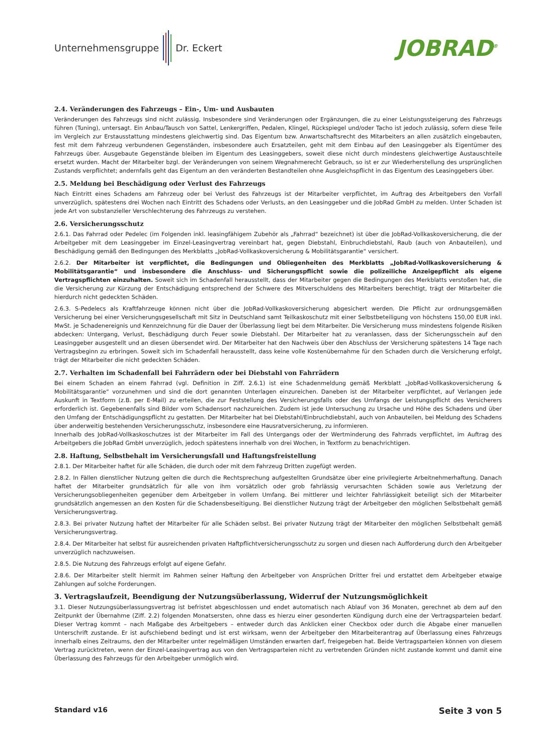Unternehmensgruppe Dr. Eckert
JOBRAD<sup>®</sup>
2.4. Veränderungen des Fahrzeugs – Ein-, Um- und Ausbauten
Veränderungen des Fahrzeugs sind nicht zulässig. Insbesondere sind Veränderungen oder Ergänzungen, die zu einer Leistungssteigerung des Fahrzeugs führen (Tuning), untersagt. Ein Anbau/Tausch von Sattel, Lenkergriffen, Pedalen, Klingel, Rückspiegel und/oder Tacho ist jedoch zulässig, sofern diese Teile im Vergleich zur Erstausstattung mindestens gleichwertig sind. Das Eigentum bzw. Anwartschaftsrecht des Mitarbeiters an allen zusätzlich eingebauten, fest mit dem Fahrzeug verbundenen Gegenständen, insbesondere auch Ersatzteilen, geht mit dem Einbau auf den Leasinggeber als Eigentümer des Fahrzeugs über. Ausgebaute Gegenstände bleiben im Eigentum des Leasinggebers, soweit diese nicht durch mindestens gleichwertige Austauschteile ersetzt wurden. Macht der Mitarbeiter bzgl. der Veränderungen von seinem Wegnahmerecht Gebrauch, so ist er zur Wiederherstellung des ursprünglichen Zustands verpflichtet; andernfalls geht das Eigentum an den veränderten Bestandteilen ohne Ausgleichspflicht in das Eigentum des Leasinggebers über.
2.5. Meldung bei Beschädigung oder Verlust des Fahrzeugs
Nach Eintritt eines Schadens am Fahrzeug oder bei Verlust des Fahrzeugs ist der Mitarbeiter verpflichtet, im Auftrag des Arbeitgebers den Vorfall unverzüglich, spätestens drei Wochen nach Eintritt des Schadens oder Verlusts, an den Leasinggeber und die JobRad GmbH zu melden. Unter Schaden ist jede Art von substanzieller Verschlechterung des Fahrzeugs zu verstehen.
2.6. Versicherungsschutz
2.6.1. Das Fahrrad oder Pedelec (im Folgenden inkl. leasingfähigem Zubehör als „Fahrrad“ bezeichnet) ist über die JobRad-Vollkaskoversicherung, die der Arbeitgeber mit dem Leasinggeber im Einzel-Leasingvertrag vereinbart hat, gegen Diebstahl, Einbruchdiebstahl, Raub (auch von Anbauteilen), und Beschädigung gemäß den Bedingungen des Merkblatts „JobRad-Vollkaskoversicherung & Mobilitätsgarantie“ versichert.
2.6.2. Der Mitarbeiter ist verpflichtet, die Bedingungen und Obliegenheiten des Merkblatts „JobRad-Vollkaskoversicherung & Mobilitätsgarantie“ und insbesondere die Anschluss- und Sicherungspflicht sowie die polizeiliche Anzeigepflicht als eigene Vertragspflichten einzuhalten. Soweit sich im Schadenfall herausstellt, dass der Mitarbeiter gegen die Bedingungen des Merkblatts verstoßen hat, die die Versicherung zur Kürzung der Entschädigung entsprechend der Schwere des Mitverschuldens des Mitarbeiters berechtigt, trägt der Mitarbeiter die hierdurch nicht gedeckten Schäden.
2.6.3. S-Pedelecs als Kraftfahrzeuge können nicht über die JobRad-Vollkaskoversicherung abgesichert werden. Die Pflicht zur ordnungsgemäßen Versicherung bei einer Versicherungsgesellschaft mit Sitz in Deutschland samt Teilkaskoschutz mit einer Selbstbeteiligung von höchstens 150,00 EUR inkl. MwSt. je Schadenereignis und Kennzeichnung für die Dauer der Überlassung liegt bei dem Mitarbeiter. Die Versicherung muss mindestens folgende Risiken abdecken: Untergang, Verlust, Beschädigung durch Feuer sowie Diebstahl. Der Mitarbeiter hat zu veranlassen, dass der Sicherungsschein auf den Leasinggeber ausgestellt und an diesen übersendet wird. Der Mitarbeiter hat den Nachweis über den Abschluss der Versicherung spätestens 14 Tage nach Vertragsbeginn zu erbringen. Soweit sich im Schadenfall herausstellt, dass keine volle Kostenübernahme für den Schaden durch die Versicherung erfolgt, trägt der Mitarbeiter die nicht gedeckten Schäden.
2.7. Verhalten im Schadenfall bei Fahrrädern oder bei Diebstahl von Fahrrädern
Bei einem Schaden an einem Fahrrad (vgl. Definition in Ziff. 2.6.1) ist eine Schadenmeldung gemäß Merkblatt „JobRad-Vollkaskoversicherung & Mobilitätsgarantie“ vorzunehmen und sind die dort genannten Unterlagen einzureichen. Daneben ist der Mitarbeiter verpflichtet, auf Verlangen jede Auskunft in Textform (z.B. per E-Mail) zu erteilen, die zur Feststellung des Versicherungsfalls oder des Umfangs der Leistungspflicht des Versicherers erforderlich ist. Gegebenenfalls sind Bilder vom Schadensort nachzureichen. Zudem ist jede Untersuchung zu Ursache und Höhe des Schadens und über den Umfang der Entschädigungspflicht zu gestatten. Der Mitarbeiter hat bei Diebstahl/Einbruchdiebstahl, auch von Anbauteilen, bei Meldung des Schadens über anderweitig bestehenden Versicherungsschutz, insbesondere eine Hausratversicherung, zu informieren.
Innerhalb des JobRad-Vollkaskoschutzes ist der Mitarbeiter im Fall des Untergangs oder der Wertminderung des Fahrrads verpflichtet, im Auftrag des Arbeitgebers die JobRad GmbH unverzüglich, jedoch spätestens innerhalb von drei Wochen, in Textform zu benachrichtigen.
2.8. Haftung, Selbstbehalt im Versicherungsfall und Haftungsfreistellung
2.8.1. Der Mitarbeiter haftet für alle Schäden, die durch oder mit dem Fahrzeug Dritten zugefügt werden.
2.8.2. In Fällen dienstlicher Nutzung gelten die durch die Rechtsprechung aufgestellten Grundsätze über eine privilegierte Arbeitnehmerhaftung. Danach haftet der Mitarbeiter grundsätzlich für alle von ihm vorsätzlich oder grob fahrlässig verursachten Schäden sowie aus Verletzung der Versicherungsobliegenheiten gegenüber dem Arbeitgeber in vollem Umfang. Bei mittlerer und leichter Fahrlässigkeit beteiligt sich der Mitarbeiter grundsätzlich angemessen an den Kosten für die Schadensbeseitigung. Bei dienstlicher Nutzung trägt der Arbeitgeber den möglichen Selbstbehalt gemäß Versicherungsvertrag.
2.8.3. Bei privater Nutzung haftet der Mitarbeiter für alle Schäden selbst. Bei privater Nutzung trägt der Mitarbeiter den möglichen Selbstbehalt gemäß Versicherungsvertrag.
2.8.4. Der Mitarbeiter hat selbst für ausreichenden privaten Haftpflichtversicherungsschutz zu sorgen und diesen nach Aufforderung durch den Arbeitgeber unverzüglich nachzuweisen.
2.8.5. Die Nutzung des Fahrzeugs erfolgt auf eigene Gefahr.
2.8.6. Der Mitarbeiter stellt hiermit im Rahmen seiner Haftung den Arbeitgeber von Ansprüchen Dritter frei und erstattet dem Arbeitgeber etwaige Zahlungen auf solche Forderungen.
3. Vertragslaufzeit, Beendigung der Nutzungsüberlassung, Widerruf der Nutzungsmöglichkeit
3.1. Dieser Nutzungsüberlassungsvertrag ist befristet abgeschlossen und endet automatisch nach Ablauf von 36 Monaten, gerechnet ab dem auf den Zeitpunkt der Übernahme (Ziff. 2.2) folgenden Monatsersten, ohne dass es hierzu einer gesonderten Kündigung durch eine der Vertragsparteien bedarf. Dieser Vertrag kommt – nach Maßgabe des Arbeitgebers – entweder durch das Anklicken einer Checkbox oder durch die Abgabe einer manuellen Unterschrift zustande. Er ist aufschiebend bedingt und ist erst wirksam, wenn der Arbeitgeber den Mitarbeiterantrag auf Überlassung eines Fahrzeugs innerhalb eines Zeitraums, den der Mitarbeiter unter regelmäßigen Umständen erwarten darf, freigegeben hat. Beide Vertragsparteien können von diesem Vertrag zurücktreten, wenn der Einzel-Leasingvertrag aus von den Vertragsparteien nicht zu vertretenden Gründen nicht zustande kommt und damit eine Überlassung des Fahrzeugs für den Arbeitgeber unmöglich wird.
Standard v16 Seite 3 von 5